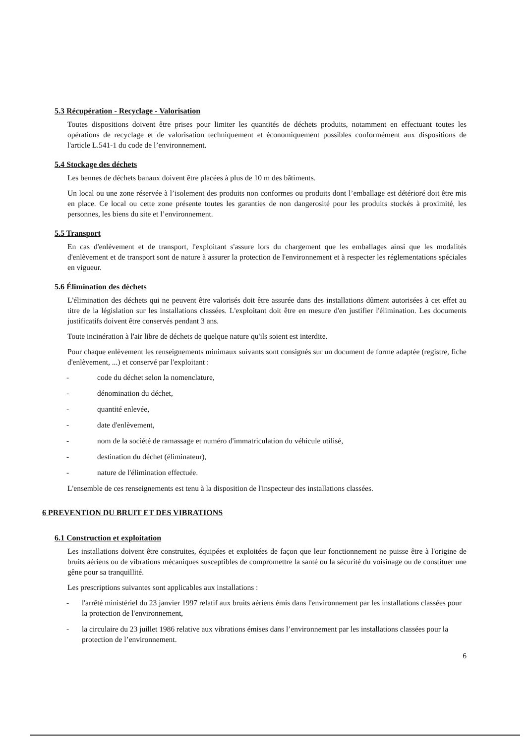5.3 Récupération - Recyclage - Valorisation
Toutes dispositions doivent être prises pour limiter les quantités de déchets produits, notamment en effectuant toutes les opérations de recyclage et de valorisation techniquement et économiquement possibles conformément aux dispositions de l'article L.541-1 du code de l’environnement.
5.4 Stockage des déchets
Les bennes de déchets banaux doivent être placées à plus de 10 m des bâtiments.
Un local ou une zone réservée à l’isolement des produits non conformes ou produits dont l’emballage est détérioré doit être mis en place. Ce local ou cette zone présente toutes les garanties de non dangerosité pour les produits stockés à proximité, les personnes, les biens du site et l’environnement.
5.5 Transport
En cas d'enlèvement et de transport, l'exploitant s'assure lors du chargement que les emballages ainsi que les modalités d'enlèvement et de transport sont de nature à assurer la protection de l'environnement et à respecter les réglementations spéciales en vigueur.
5.6 Élimination des déchets
L'élimination des déchets qui ne peuvent être valorisés doit être assurée dans des installations dûment autorisées à cet effet au titre de la législation sur les installations classées. L'exploitant doit être en mesure d'en justifier l'élimination. Les documents justificatifs doivent être conservés pendant 3 ans.
Toute incinération à l'air libre de déchets de quelque nature qu'ils soient est interdite.
Pour chaque enlèvement les renseignements minimaux suivants sont consignés sur un document de forme adaptée (registre, fiche d'enlèvement, ...) et conservé par l'exploitant :
- code du déchet selon la nomenclature,
- dénomination du déchet,
- quantité enlevée,
- date d'enlèvement,
- nom de la société de ramassage et numéro d'immatriculation du véhicule utilisé,
- destination du déchet (éliminateur),
- nature de l'élimination effectuée.
L'ensemble de ces renseignements est tenu à la disposition de l'inspecteur des installations classées.
6 PREVENTION DU BRUIT ET DES VIBRATIONS
6.1 Construction et exploitation
Les installations doivent être construites, équipées et exploitées de façon que leur fonctionnement ne puisse être à l'origine de bruits aériens ou de vibrations mécaniques susceptibles de compromettre la santé ou la sécurité du voisinage ou de constituer une gêne pour sa tranquillité.
Les prescriptions suivantes sont applicables aux installations :
- l'arrêté ministériel du 23 janvier 1997 relatif aux bruits aériens émis dans l'environnement par les installations classées pour la protection de l'environnement,
- la circulaire du 23 juillet 1986 relative aux vibrations émises dans l’environnement par les installations classées pour la protection de l’environnement.
6